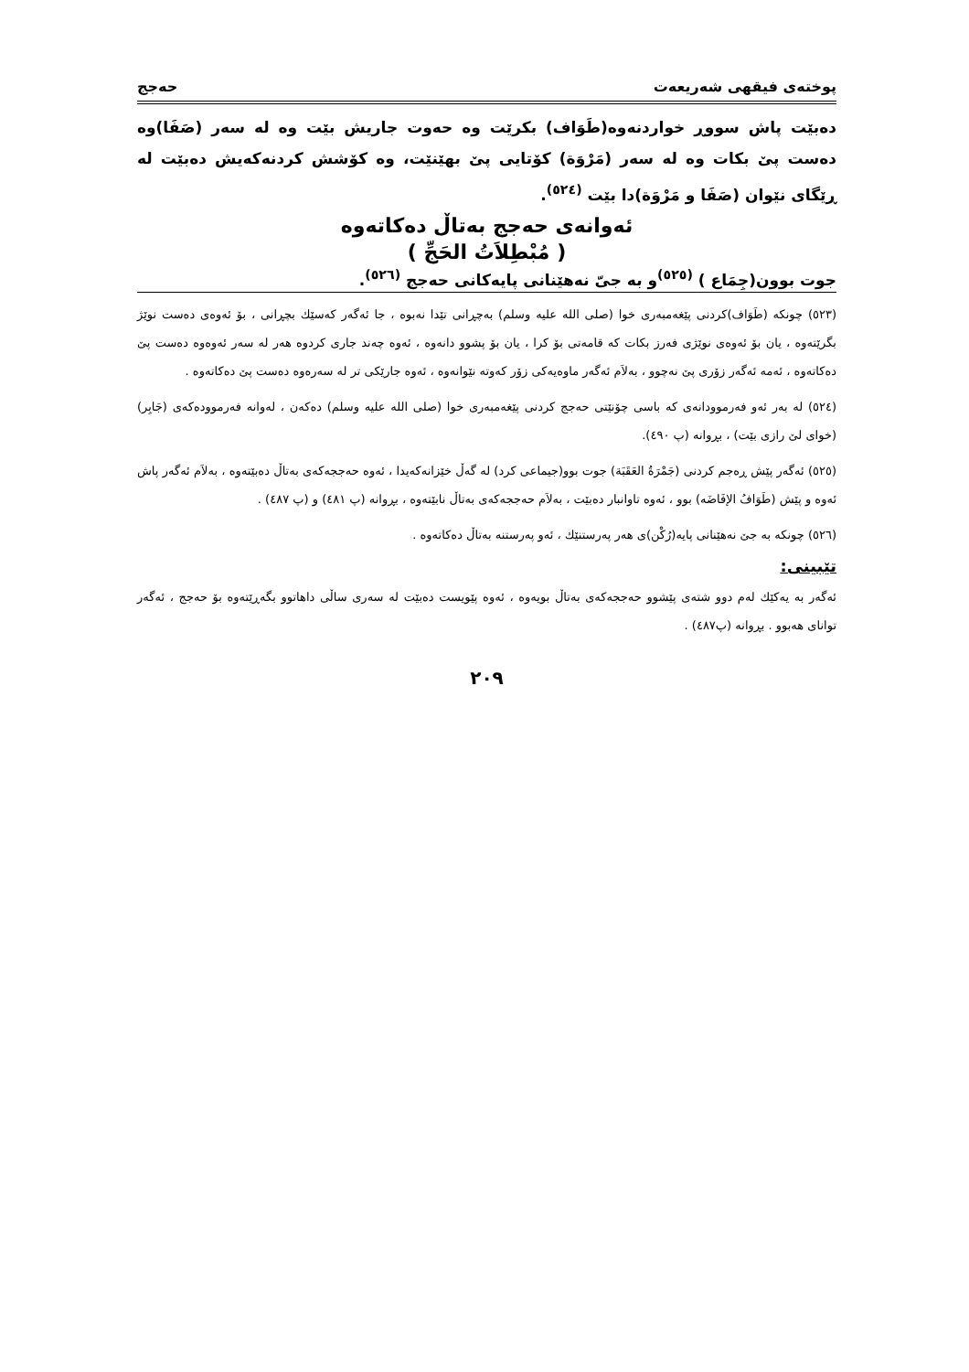پوختەی فیقهی شەریعەت حەجج
دەبێت پاش سووڕ خواردنەوە(طَوَاف) بکرێت وە حەوت جاریش بێت وە لە سەر (صَفَا)وە دەست پێ بکات وە لە سەر (مَرْوَة) کۆتایی پێ بهێنێت، وە کۆشش کردنەکەیش دەبێت لە ڕێگای نێوان (صَفَا و مَرْوَة)دا بێت <sup>(٥٢٤)</sup>.
ئەوانەی حەجج بەتاڵ دەکاتەوە
( مُبْطِلاَتُ الحَجِّ )
جوت بوون(جِمَاع ) <sup>(٥٢٥)</sup>و بە جیّ نەهێنانی پایەکانی حەجج <sup>(٥٢٦)</sup>.
(٥٢٣) چونکە (طَوَاف)کردنی پێغەمبەری خوا (صلی الله علیه وسلم) بەچڕانی تێدا نەبوە ، جا ئەگەر کەسێك بچڕانی ، بۆ ئەوەی دەست نوێژ بگرێتەوە ، یان بۆ ئەوەی نوێژی فەرز بکات کە قامەتی بۆ کرا ، یان بۆ پشوو دانەوە ، ئەوە چەند جاری کردوە هەر لە سەر ئەوەوە دەست پێ دەکاتەوە ، ئەمە ئەگەر زۆری پێ نەچوو ، بەلاَم ئەگەر ماوەیەکی زۆر کەوتە نێوانەوە ، ئەوە جارێکی تر لە سەرەوە دەست پێ دەکاتەوە .
(٥٢٤) لە بەر ئەو فەرموودانەی کە باسی چۆنێتی حەجج کردنی پێغەمبەری خوا (صلی الله علیه وسلم) دەکەن ، لەوانە فەرموودەکەی (جَابِر) (خوای لێ رازی بێت) ، بڕوانە (پ ٤٩٠).
(٥٢٥) ئەگەر پێش ڕەجم کردنی (جَمْرَةُ العَقَبَة) جوت بوو(جیماعی کرد) لە گەڵ خێزانەکەیدا ، ئەوە حەججەکەی بەتاڵ دەبێتەوە ، بەلاَم ئەگەر پاش ئەوە و پێش (طَوَافُ الإفَاضَه) بوو ، ئەوە تاوانبار دەبێت ، بەلاَم حەججەکەی بەتاڵ نابێتەوە ، بڕوانە (پ ٤٨١) و (پ ٤٨٧) .
(٥٢٦) چونکە بە جێ نەهێنانی پایە(رُکْن)ی هەر پەرستنێك ، ئەو پەرستنە بەتاڵ دەکاتەوە .
تێبینی:
ئەگەر بە یەکێك لەم دوو شتەی پێشوو حەججەکەی بەتاڵ بویەوە ، ئەوە پێویست دەبێت لە سەری ساڵی داهاتوو بگەڕێتەوە بۆ حەجج ، ئەگەر توانای هەبوو . بڕوانە (پ٤٨٧) .
٢٠٩